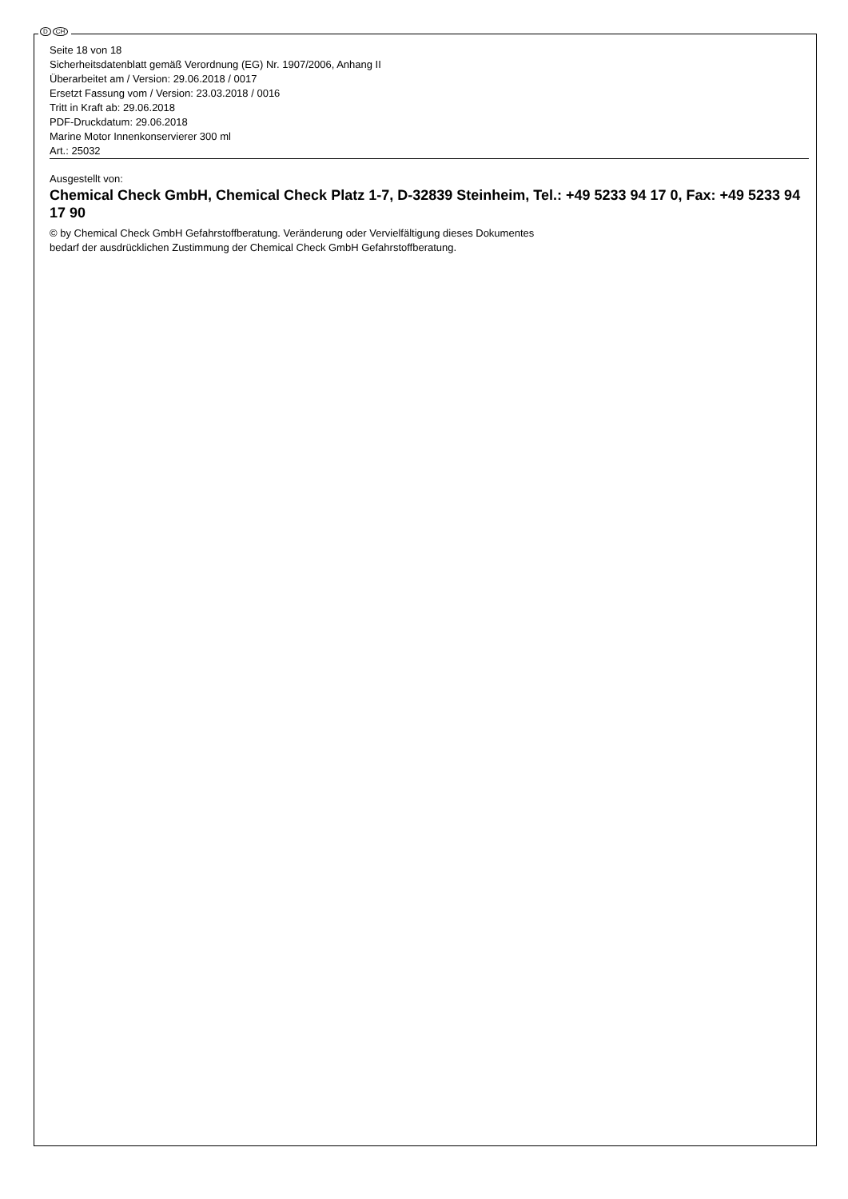D CH
Seite 18 von 18
Sicherheitsdatenblatt gemäß Verordnung (EG) Nr. 1907/2006, Anhang II
Überarbeitet am / Version: 29.06.2018 / 0017
Ersetzt Fassung vom / Version: 23.03.2018 / 0016
Tritt in Kraft ab: 29.06.2018
PDF-Druckdatum: 29.06.2018
Marine Motor Innenkonservierer 300 ml
Art.: 25032
Ausgestellt von:
Chemical Check GmbH, Chemical Check Platz 1-7, D-32839 Steinheim, Tel.: +49 5233 94 17 0, Fax: +49 5233 94 17 90
© by Chemical Check GmbH Gefahrstoffberatung. Veränderung oder Vervielfältigung dieses Dokumentes
bedarf der ausdrücklichen Zustimmung der Chemical Check GmbH Gefahrstoffberatung.